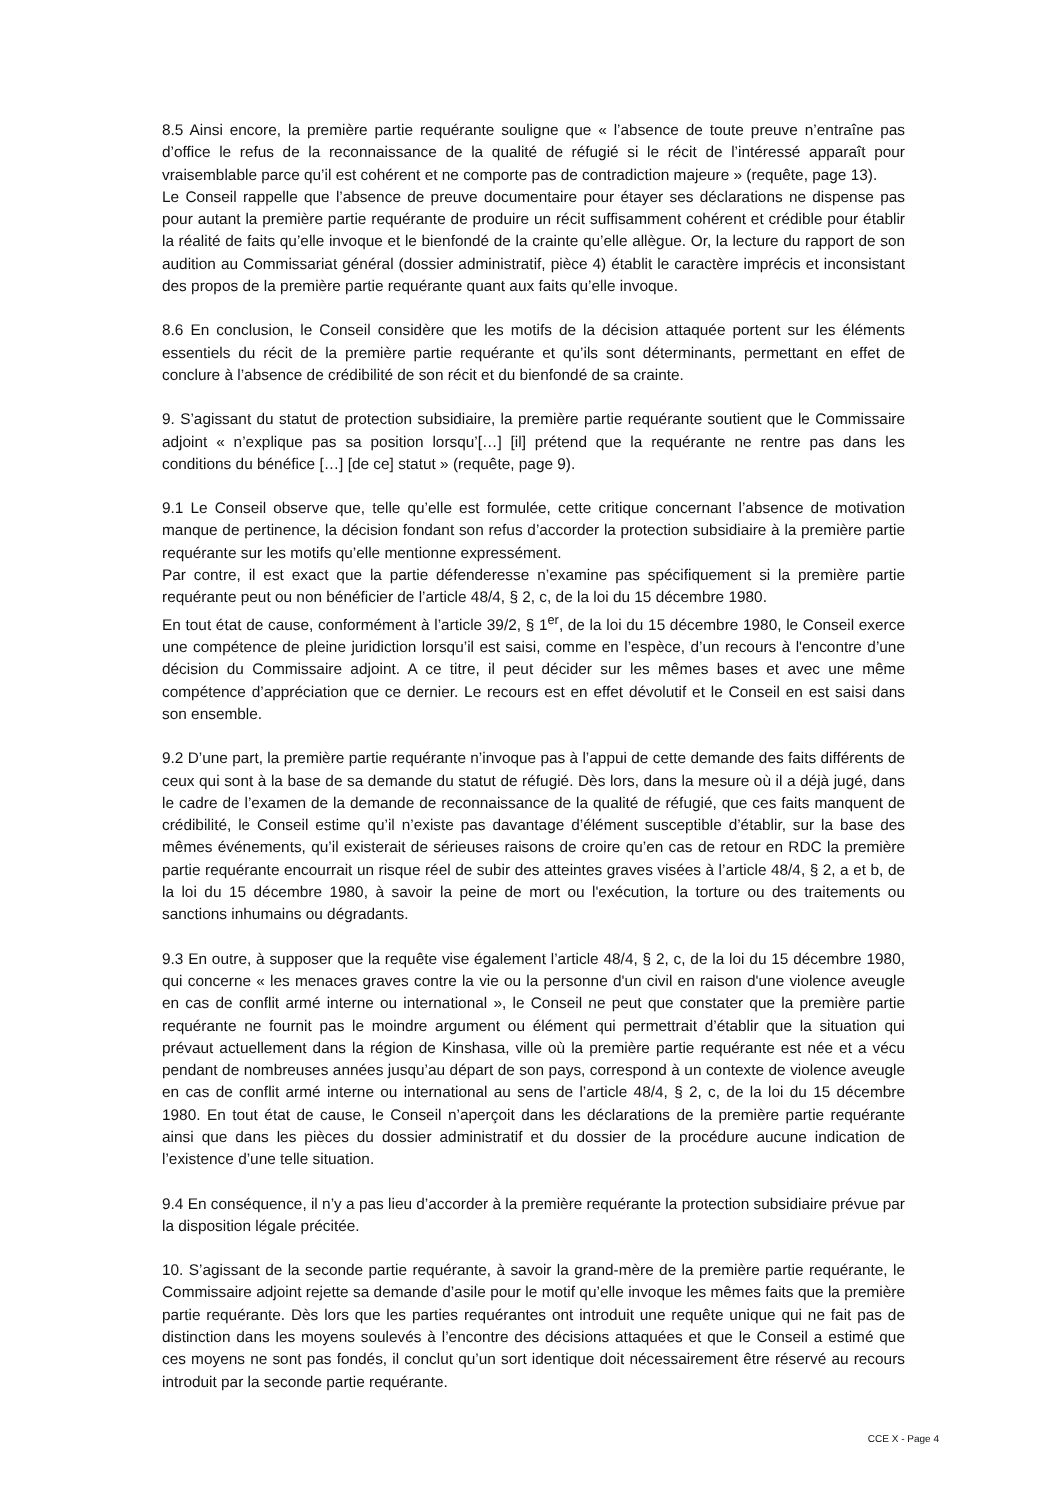8.5 Ainsi encore, la première partie requérante souligne que « l’absence de toute preuve n’entraîne pas d’office le refus de la reconnaissance de la qualité de réfugié si le récit de l’intéressé apparaît pour vraisemblable parce qu’il est cohérent et ne comporte pas de contradiction majeure » (requête, page 13).
Le Conseil rappelle que l’absence de preuve documentaire pour étayer ses déclarations ne dispense pas pour autant la première partie requérante de produire un récit suffisamment cohérent et crédible pour établir la réalité de faits qu’elle invoque et le bienfondé de la crainte qu’elle allègue. Or, la lecture du rapport de son audition au Commissariat général (dossier administratif, pièce 4) établit le caractère imprécis et inconsistant des propos de la première partie requérante quant aux faits qu’elle invoque.
8.6 En conclusion, le Conseil considère que les motifs de la décision attaquée portent sur les éléments essentiels du récit de la première partie requérante et qu’ils sont déterminants, permettant en effet de conclure à l’absence de crédibilité de son récit et du bienfondé de sa crainte.
9. S’agissant du statut de protection subsidiaire, la première partie requérante soutient que le Commissaire adjoint « n’explique pas sa position lorsqu’[…] [il] prétend que la requérante ne rentre pas dans les conditions du bénéfice […] [de ce] statut » (requête, page 9).
9.1 Le Conseil observe que, telle qu’elle est formulée, cette critique concernant l’absence de motivation manque de pertinence, la décision fondant son refus d’accorder la protection subsidiaire à la première partie requérante sur les motifs qu’elle mentionne expressément.
Par contre, il est exact que la partie défenderesse n’examine pas spécifiquement si la première partie requérante peut ou non bénéficier de l’article 48/4, § 2, c, de la loi du 15 décembre 1980.
En tout état de cause, conformément à l’article 39/2, § 1<sup>er</sup>, de la loi du 15 décembre 1980, le Conseil exerce une compétence de pleine juridiction lorsqu’il est saisi, comme en l’espèce, d’un recours à l'encontre d’une décision du Commissaire adjoint. A ce titre, il peut décider sur les mêmes bases et avec une même compétence d’appréciation que ce dernier. Le recours est en effet dévolutif et le Conseil en est saisi dans son ensemble.
9.2 D’une part, la première partie requérante n’invoque pas à l’appui de cette demande des faits différents de ceux qui sont à la base de sa demande du statut de réfugié. Dès lors, dans la mesure où il a déjà jugé, dans le cadre de l’examen de la demande de reconnaissance de la qualité de réfugié, que ces faits manquent de crédibilité, le Conseil estime qu’il n’existe pas davantage d’élément susceptible d’établir, sur la base des mêmes événements, qu’il existerait de sérieuses raisons de croire qu’en cas de retour en RDC la première partie requérante encourrait un risque réel de subir des atteintes graves visées à l’article 48/4, § 2, a et b, de la loi du 15 décembre 1980, à savoir la peine de mort ou l'exécution, la torture ou des traitements ou sanctions inhumains ou dégradants.
9.3 En outre, à supposer que la requête vise également l’article 48/4, § 2, c, de la loi du 15 décembre 1980, qui concerne « les menaces graves contre la vie ou la personne d'un civil en raison d'une violence aveugle en cas de conflit armé interne ou international », le Conseil ne peut que constater que la première partie requérante ne fournit pas le moindre argument ou élément qui permettrait d’établir que la situation qui prévaut actuellement dans la région de Kinshasa, ville où la première partie requérante est née et a vécu pendant de nombreuses années jusqu’au départ de son pays, correspond à un contexte de violence aveugle en cas de conflit armé interne ou international au sens de l’article 48/4, § 2, c, de la loi du 15 décembre 1980. En tout état de cause, le Conseil n’aperçoit dans les déclarations de la première partie requérante ainsi que dans les pièces du dossier administratif et du dossier de la procédure aucune indication de l’existence d’une telle situation.
9.4 En conséquence, il n’y a pas lieu d’accorder à la première requérante la protection subsidiaire prévue par la disposition légale précitée.
10. S’agissant de la seconde partie requérante, à savoir la grand-mère de la première partie requérante, le Commissaire adjoint rejette sa demande d’asile pour le motif qu’elle invoque les mêmes faits que la première partie requérante. Dès lors que les parties requérantes ont introduit une requête unique qui ne fait pas de distinction dans les moyens soulevés à l’encontre des décisions attaquées et que le Conseil a estimé que ces moyens ne sont pas fondés, il conclut qu’un sort identique doit nécessairement être réservé au recours introduit par la seconde partie requérante.
CCE X - Page 4